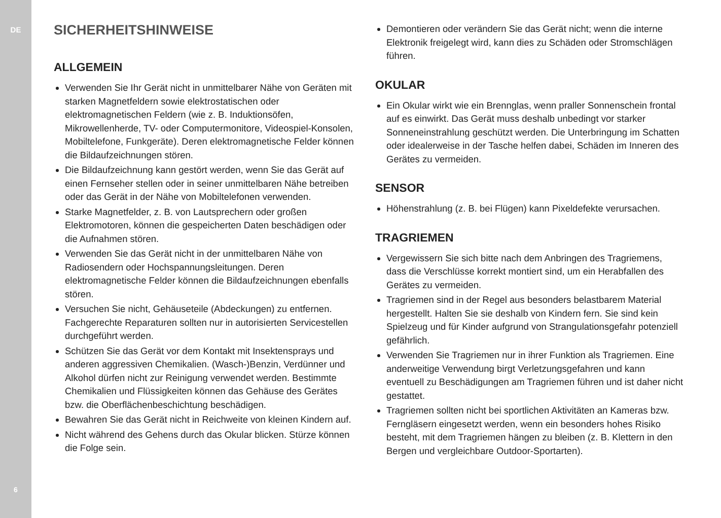DE
6
SICHERHEITSHINWEISE
ALLGEMEIN
Verwenden Sie Ihr Gerät nicht in unmittelbarer Nähe von Geräten mit starken Magnetfeldern sowie elektrostatischen oder elektromagnetischen Feldern (wie z. B. Induktionsöfen, Mikrowellenherde, TV- oder Computermonitore, Videospiel-Konsolen, Mobiltelefone, Funkgeräte). Deren elektromagnetische Felder können die Bildaufzeichnungen stören.
Die Bildaufzeichnung kann gestört werden, wenn Sie das Gerät auf einen Fernseher stellen oder in seiner unmittelbaren Nähe betreiben oder das Gerät in der Nähe von Mobiltelefonen verwenden.
Starke Magnetfelder, z. B. von Lautsprechern oder großen Elektromotoren, können die gespeicherten Daten beschädigen oder die Aufnahmen stören.
Verwenden Sie das Gerät nicht in der unmittelbaren Nähe von Radiosendern oder Hochspannungsleitungen. Deren elektromagnetische Felder können die Bildaufzeichnungen ebenfalls stören.
Versuchen Sie nicht, Gehäuseteile (Abdeckungen) zu entfernen. Fachgerechte Reparaturen sollten nur in autorisierten Servicestellen durchgeführt werden.
Schützen Sie das Gerät vor dem Kontakt mit Insektensprays und anderen aggressiven Chemikalien. (Wasch-)Benzin, Verdünner und Alkohol dürfen nicht zur Reinigung verwendet werden. Bestimmte Chemikalien und Flüssigkeiten können das Gehäuse des Gerätes bzw. die Oberflächenbeschichtung beschädigen.
Bewahren Sie das Gerät nicht in Reichweite von kleinen Kindern auf.
Nicht während des Gehens durch das Okular blicken. Stürze können die Folge sein.
Demontieren oder verändern Sie das Gerät nicht; wenn die interne Elektronik freigelegt wird, kann dies zu Schäden oder Stromschlägen führen.
OKULAR
Ein Okular wirkt wie ein Brennglas, wenn praller Sonnenschein frontal auf es einwirkt. Das Gerät muss deshalb unbedingt vor starker Sonneneinstrahlung geschützt werden. Die Unterbringung im Schatten oder idealerweise in der Tasche helfen dabei, Schäden im Inneren des Gerätes zu vermeiden.
SENSOR
Höhenstrahlung (z. B. bei Flügen) kann Pixeldefekte verursachen.
TRAGRIEMEN
Vergewissern Sie sich bitte nach dem Anbringen des Tragriemens, dass die Verschlüsse korrekt montiert sind, um ein Herabfallen des Gerätes zu vermeiden.
Tragriemen sind in der Regel aus besonders belastbarem Material hergestellt. Halten Sie sie deshalb von Kindern fern. Sie sind kein Spielzeug und für Kinder aufgrund von Strangulationsgefahr potenziell gefährlich.
Verwenden Sie Tragriemen nur in ihrer Funktion als Tragriemen. Eine anderweitige Verwendung birgt Verletzungsgefahren und kann eventuell zu Beschädigungen am Tragriemen führen und ist daher nicht gestattet.
Tragriemen sollten nicht bei sportlichen Aktivitäten an Kameras bzw. Ferngläsern eingesetzt werden, wenn ein besonders hohes Risiko besteht, mit dem Tragriemen hängen zu bleiben (z. B. Klettern in den Bergen und vergleichbare Outdoor-Sportarten).